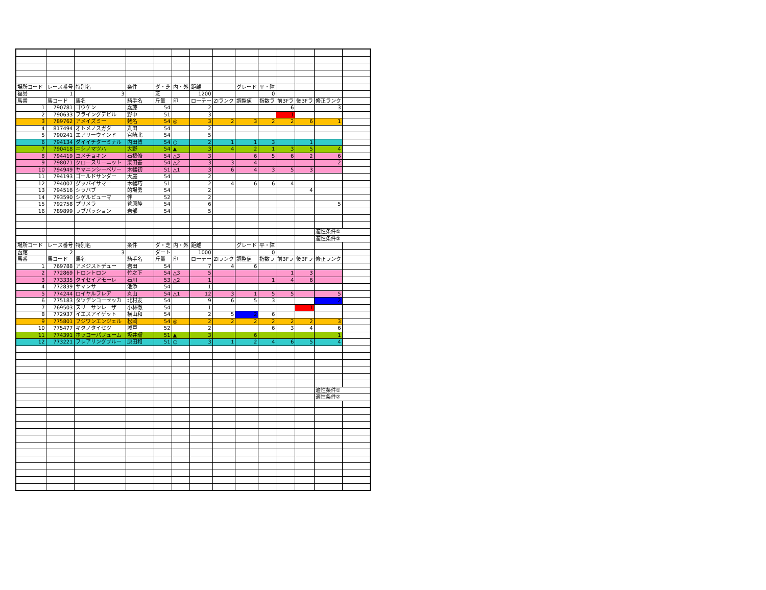| 場所コード | レース番号 | 特別名 | 条件 | ダ・芝 | 内・外 | 距離 | | グレード | 平・障 | | | | |
| 福島 | 1 | 3 | | 芝 | | 1200 | | | 0 | | | | |
| 馬番 | 馬コード | 馬名 | 騎手名 | 斤量 | 印 | ローテー | ZIランク | 調整値 | 指数ラ | 前3Fラ | 後3Fラ | 修正ランク | |
| 1 | 790781 | ゴウケン | 嘉藤 | 54 | | 2 | | | | 6 | | 3 | |
| 2 | 790633 | フライングデビル | 野中 | 51 | | 3 | | | | 1 | | | |
| 3 | 789762 | アメイズミー | 蛯名 | 54 | ◎ | 3 | 2 | 3 | 2 | 2 | 6 | 1 | |
| 4 | 817494 | オトメノスガタ | 丸田 | 54 | | 2 | | | | | | | |
| 5 | 790241 | エアリーウインド | 宮崎北 | 54 | | 5 | | | | | | | |
| 6 | 794134 | ダイイチターミナル | 内田博 | 54 | ○ | 2 | 1 | 1 | 3 | | 1 | | |
| 7 | 790418 | ニシノマツハ | 大野 | 54 | ▲ | 3 | 4 | 2 | 1 | 3 | 5 | 4 | |
| 8 | 794419 | ユメチョキン | 石橋脩 | 54 | △3 | 3 | | 6 | 5 | 6 | 2 | 6 | |
| 9 | 798071 | クロースリーニット | 柴田善 | 54 | △2 | 3 | 3 | 4 | | | | 2 | |
| 10 | 794949 | ヤマニンシーベリー | 木幡初 | 51 | △1 | 3 | 6 | 4 | 3 | 5 | 3 | | |
| 11 | 794193 | ゴールドサンダー | 大庭 | 54 | | 2 | | | | | | | |
| 12 | 794007 | グッバイサマー | 木幡巧 | 51 | | 2 | 4 | 6 | 6 | 4 | | | |
| 13 | 794516 | シラバブ | 的場勇 | 54 | | 2 | | | | | 4 | | |
| 14 | 793590 | シゲルピューマ | 伴 | 52 | | 2 | | | | | | | |
| 15 | 792758 | プリメラ | 菅原隆 | 54 | | 6 | | | | | | 5 | |
| 16 | 789899 | ラブパッション | 岩部 | 54 | | 5 | | | | | | | |
| | | | | | | | | | | | | 適性条件① | |
| | | | | | | | | | | | | 適性条件② | |
| 場所コード | レース番号 | 特別名 | 条件 | ダ・芝 | 内・外 | 距離 | | グレード | 平・障 | | | | |
| 函館 | 2 | 3 | | ダート | | 1000 | | | 0 | | | | |
| 馬番 | 馬コード | 馬名 | 騎手名 | 斤量 | 印 | ローテー | ZIランク | 調整値 | 指数ラ | 前3Fラ | 後3Fラ | 修正ランク | |
| 1 | 769788 | アメジストデュー | 岩田 | 54 | | 7 | 4 | 6 | | | | | |
| 2 | 772869 | トロントロン | 竹之下 | 54 | △3 | 5 | | | | 1 | 3 | | |
| 3 | 773335 | タイセイアモーレ | 石川 | 53 | △2 | 1 | | | 1 | 4 | 6 | | |
| 4 | 772839 | サマンサ | 池添 | 54 | | 1 | | | | | | | |
| 5 | 774244 | ロイヤルフレア | 丸山 | 54 | △1 | 12 | 3 | 1 | 5 | 5 | | 5 | |
| 6 | 775183 | タツデンコーセッカ | 北村友 | 54 | | 9 | 6 | 5 | 3 | | | 2 | |
| 7 | 769503 | スリーサンレーザー | 小林徹 | 54 | | 1 | | | | | 1 | | |
| 8 | 772937 | イエスアイゲット | 横山和 | 54 | | 2 | 5 | 2 | 6 | | | | |
| 9 | 775801 | フジワンエンジェル | 松岡 | 54 | ◎ | 2 | 2 | 2 | 2 | 2 | 2 | 3 | |
| 10 | 775477 | キタノタイセツ | 城戸 | 52 | | 2 | | | 6 | 3 | 4 | 6 | |
| 11 | 774391 | ホッコーパフューム | 坂井瑠 | 51 | ▲ | 3 | | 6 | | | | 1 | |
| 12 | 773221 | フレアリングブルー | 原田和 | 51 | ○ | 3 | 1 | 2 | 4 | 6 | 5 | 4 | |
| | | | | | | | | | | | | 適性条件① | |
| | | | | | | | | | | | | 適性条件② | |